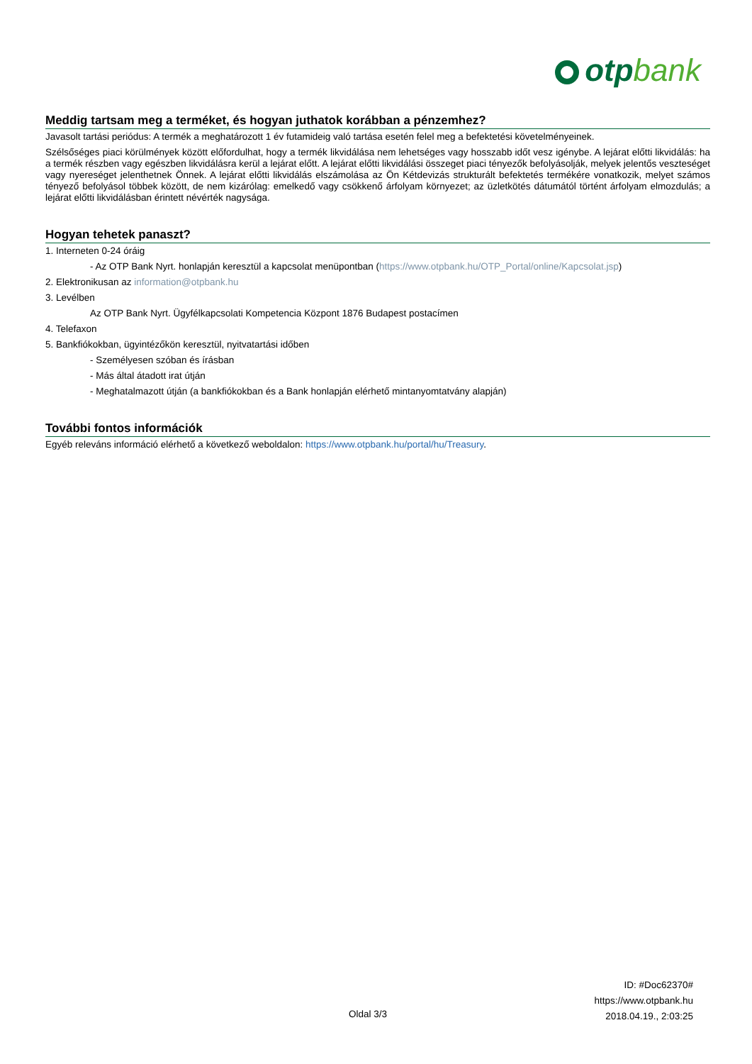otpbank
Meddig tartsam meg a terméket, és hogyan juthatok korábban a pénzemhez?
Javasolt tartási periódus: A termék a meghatározott 1 év futamideig való tartása esetén felel meg a befektetési követelményeinek.
Szélsőséges piaci körülmények között előfordulhat, hogy a termék likvidálása nem lehetséges vagy hosszabb időt vesz igénybe. A lejárat előtti likvidálás: ha a termék részben vagy egészben likvidálásra kerül a lejárat előtt. A lejárat előtti likvidálási összeget piaci tényezők befolyásolják, melyek jelentős veszteséget vagy nyereséget jelenthetnek Önnek. A lejárat előtti likvidálás elszámolása az Ön Kétdevizás strukturált befektetés termékére vonatkozik, melyet számos tényező befolyásol többek között, de nem kizárólag: emelkedő vagy csökkenő árfolyam környezet; az üzletkötés dátumától történt árfolyam elmozdulás; a lejárat előtti likvidálásban érintett névérték nagysága.
Hogyan tehetek panaszt?
1. Interneten 0-24 óráig
- Az OTP Bank Nyrt. honlapján keresztül a kapcsolat menüpontban (https://www.otpbank.hu/OTP_Portal/online/Kapcsolat.jsp)
2. Elektronikusan az information@otpbank.hu
3. Levélben
Az OTP Bank Nyrt. Ügyfélkapcsolati Kompetencia Központ 1876 Budapest postacímen
4. Telefaxon
5. Bankfiókokban, ügyintézőkön keresztül, nyitvatartási időben
- Személyesen szóban és írásban
- Más által átadott irat útján
- Meghatalmazott útján (a bankfiókokban és a Bank honlapján elérhető mintanyomtatvány alapján)
További fontos információk
Egyéb releváns információ elérhető a következő weboldalon: https://www.otpbank.hu/portal/hu/Treasury.
ID: #Doc62370#
https://www.otpbank.hu
2018.04.19., 2:03:25
Oldal 3/3